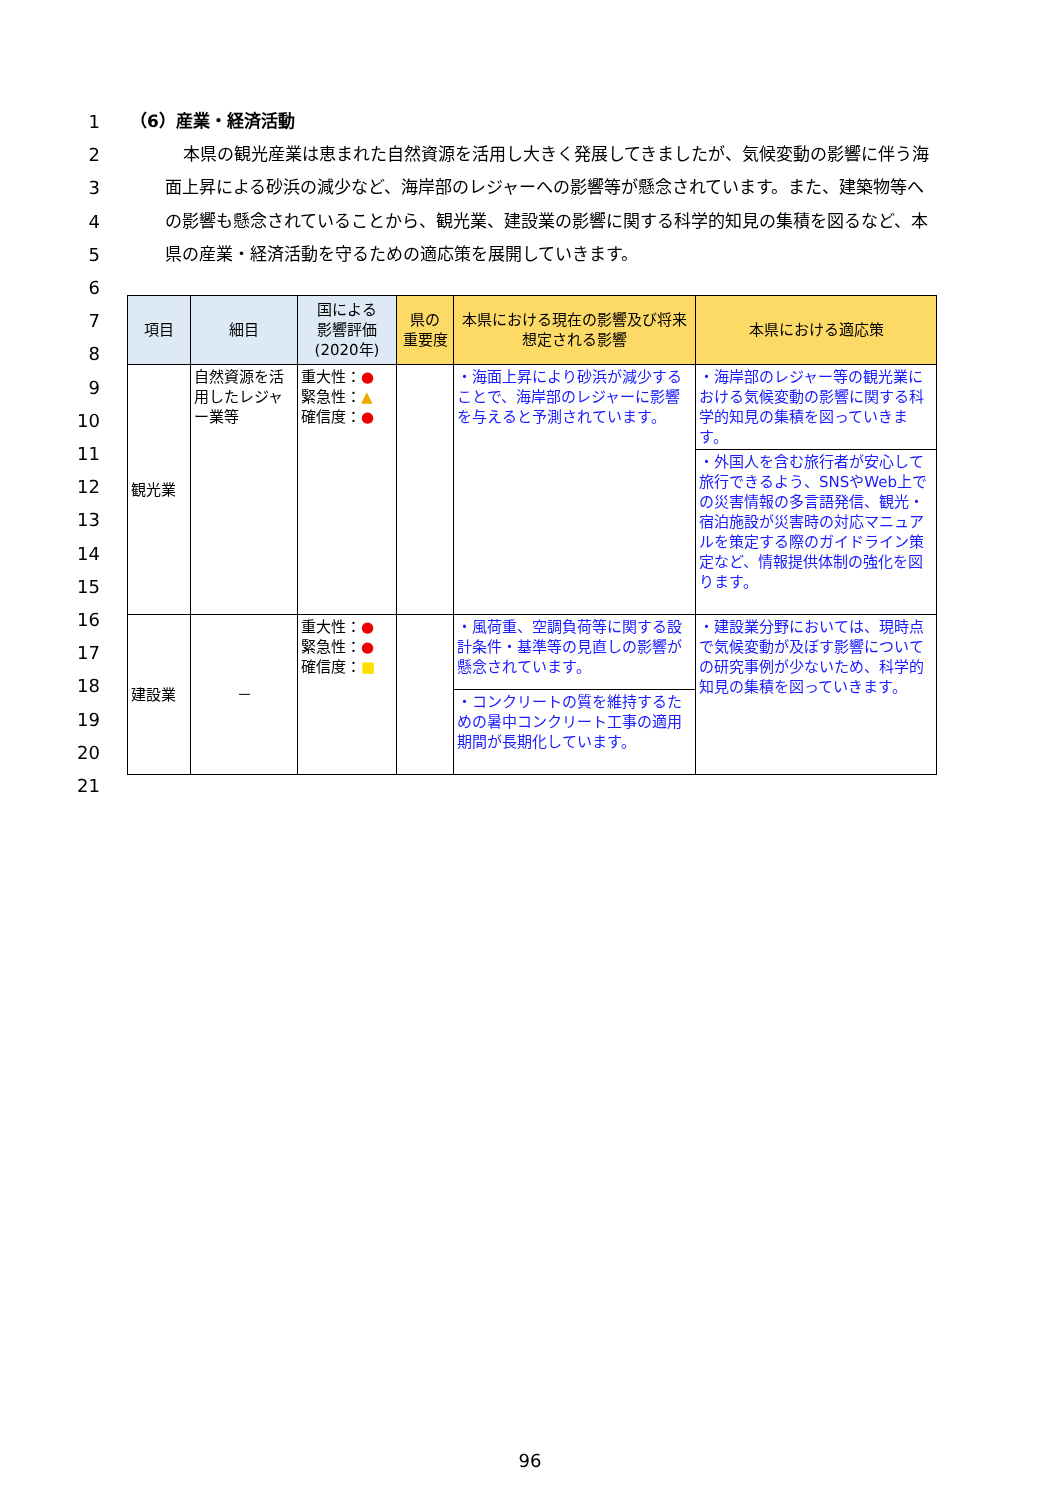1
2
3
4
5
6
7
8
9
10
11
12
13
14
15
16
17
18
19
20
21
（6）産業・経済活動
本県の観光産業は恵まれた自然資源を活用し大きく発展してきましたが、気候変動の影響に伴う海面上昇による砂浜の減少など、海岸部のレジャーへの影響等が懸念されています。また、建築物等への影響も懸念されていることから、観光業、建設業の影響に関する科学的知見の集積を図るなど、本県の産業・経済活動を守るための適応策を展開していきます。
| 項目 | 細目 | 国による 影響評価 (2020年) | 県の 重要度 | 本県における現在の影響及び将来想定される影響 | 本県における適応策 |
| --- | --- | --- | --- | --- | --- |
| 観光業 | 自然資源を活用したレジャー業等 | 重大性： ● 緊急性： ▲ 確信度： ● | | ・海面上昇により砂浜が減少することで、海岸部のレジャーに影響を与えると予測されています。 | ・海岸部のレジャー等の観光業における気候変動の影響に関する科学的知見の集積を図っていきます。 |
| | | | | | ・外国人を含む旅行者が安心して旅行できるよう、SNSやWeb上での災害情報の多言語発信、観光・宿泊施設が災害時の対応マニュアルを策定する際のガイドライン策定など、情報提供体制の強化を図ります。 |
| 建設業 | － | 重大性： ● 緊急性： ● 確信度： ■ | | ・風荷重、空調負荷等に関する設計条件・基準等の見直しの影響が懸念されています。 | ・建設業分野においては、現時点で気候変動が及ぼす影響についての研究事例が少ないため、科学的知見の集積を図っていきます。 |
| | | | | ・コンクリートの質を維持するための暑中コンクリート工事の適用期間が長期化しています。 | |
96